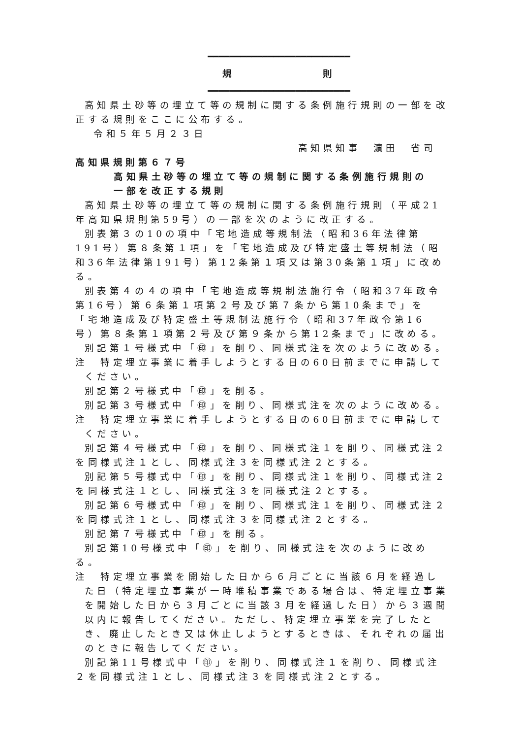━━━━━━━━━━━━━━━━━━━━━━━━━━
規　　　　　　　則
━━━━━━━━━━━━━━━━━━━━━━━━━━
高知県土砂等の埋立て等の規制に関する条例施行規則の一部を改正する規則をここに公布する。
令和５年５月２３日
高知県知事　濵田　省司
高知県規則第６７号
高知県土砂等の埋立て等の規制に関する条例施行規則の
一部を改正する規則
高知県土砂等の埋立て等の規制に関する条例施行規則（平成21年高知県規則第59号）の一部を次のように改正する。
別表第３の10の項中「宅地造成等規制法（昭和36年法律第191号）第８条第１項」を「宅地造成及び特定盛土等規制法（昭和36年法律第191号）第12条第１項又は第30条第１項」に改める。
別表第４の４の項中「宅地造成等規制法施行令（昭和37年政令第16号）第６条第１項第２号及び第７条から第10条まで」を「宅地造成及び特定盛土等規制法施行令（昭和37年政令第16号）第８条第１項第２号及び第９条から第12条まで」に改める。
別記第１号様式中「㊞」を削り、同様式注を次のように改める。
注　特定埋立事業に着手しようとする日の60日前までに申請してください。
別記第２号様式中「㊞」を削る。
別記第３号様式中「㊞」を削り、同様式注を次のように改める。
注　特定埋立事業に着手しようとする日の60日前までに申請してください。
別記第４号様式中「㊞」を削り、同様式注１を削り、同様式注２を同様式注１とし、同様式注３を同様式注２とする。
別記第５号様式中「㊞」を削り、同様式注１を削り、同様式注２を同様式注１とし、同様式注３を同様式注２とする。
別記第６号様式中「㊞」を削り、同様式注１を削り、同様式注２を同様式注１とし、同様式注３を同様式注２とする。
別記第７号様式中「㊞」を削る。
別記第10号様式中「㊞」を削り、同様式注を次のように改める。
注　特定埋立事業を開始した日から６月ごとに当該６月を経過した日（特定埋立事業が一時堆積事業である場合は、特定埋立事業を開始した日から３月ごとに当該３月を経過した日）から３週間以内に報告してください。ただし、特定埋立事業を完了したとき、廃止したとき又は休止しようとするときは、それぞれの届出のときに報告してください。
別記第11号様式中「㊞」を削り、同様式注１を削り、同様式注２を同様式注１とし、同様式注３を同様式注２とする。